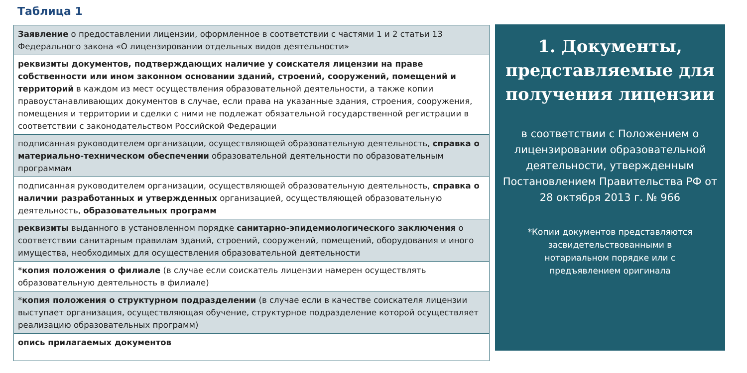Таблица 1
| Заявление о предоставлении лицензии, оформленное в соответствии с частями 1 и 2 статьи 13 Федерального закона «О лицензировании отдельных видов деятельности» |
| реквизиты документов, подтверждающих наличие у соискателя лицензии на праве собственности или ином законном основании зданий, строений, сооружений, помещений и территорий в каждом из мест осуществления образовательной деятельности, а также копии правоустанавливающих документов в случае, если права на указанные здания, строения, сооружения, помещения и территории и сделки с ними не подлежат обязательной государственной регистрации в соответствии с законодательством Российской Федерации |
| подписанная руководителем организации, осуществляющей образовательную деятельность, справка о материально-техническом обеспечении образовательной деятельности по образовательным программам |
| подписанная руководителем организации, осуществляющей образовательную деятельность, справка о наличии разработанных и утвержденных организацией, осуществляющей образовательную деятельность, образовательных программ |
| реквизиты выданного в установленном порядке санитарно-эпидемиологического заключения о соответствии санитарным правилам зданий, строений, сооружений, помещений, оборудования и иного имущества, необходимых для осуществления образовательной деятельности |
| * копия положения о филиале (в случае если соискатель лицензии намерен осуществлять образовательную деятельность в филиале) |
| * копия положения о структурном подразделении (в случае если в качестве соискателя лицензии выступает организация, осуществляющая обучение, структурное подразделение которой осуществляет реализацию образовательных программ) |
| опись прилагаемых документов |
1. Документы, представляемые для получения лицензии
в соответствии с Положением о лицензировании образовательной деятельности, утвержденным Постановлением Правительства РФ от 28 октября 2013 г. № 966
*Копии документов представляются засвидетельствованными в нотариальном порядке или с предъявлением оригинала